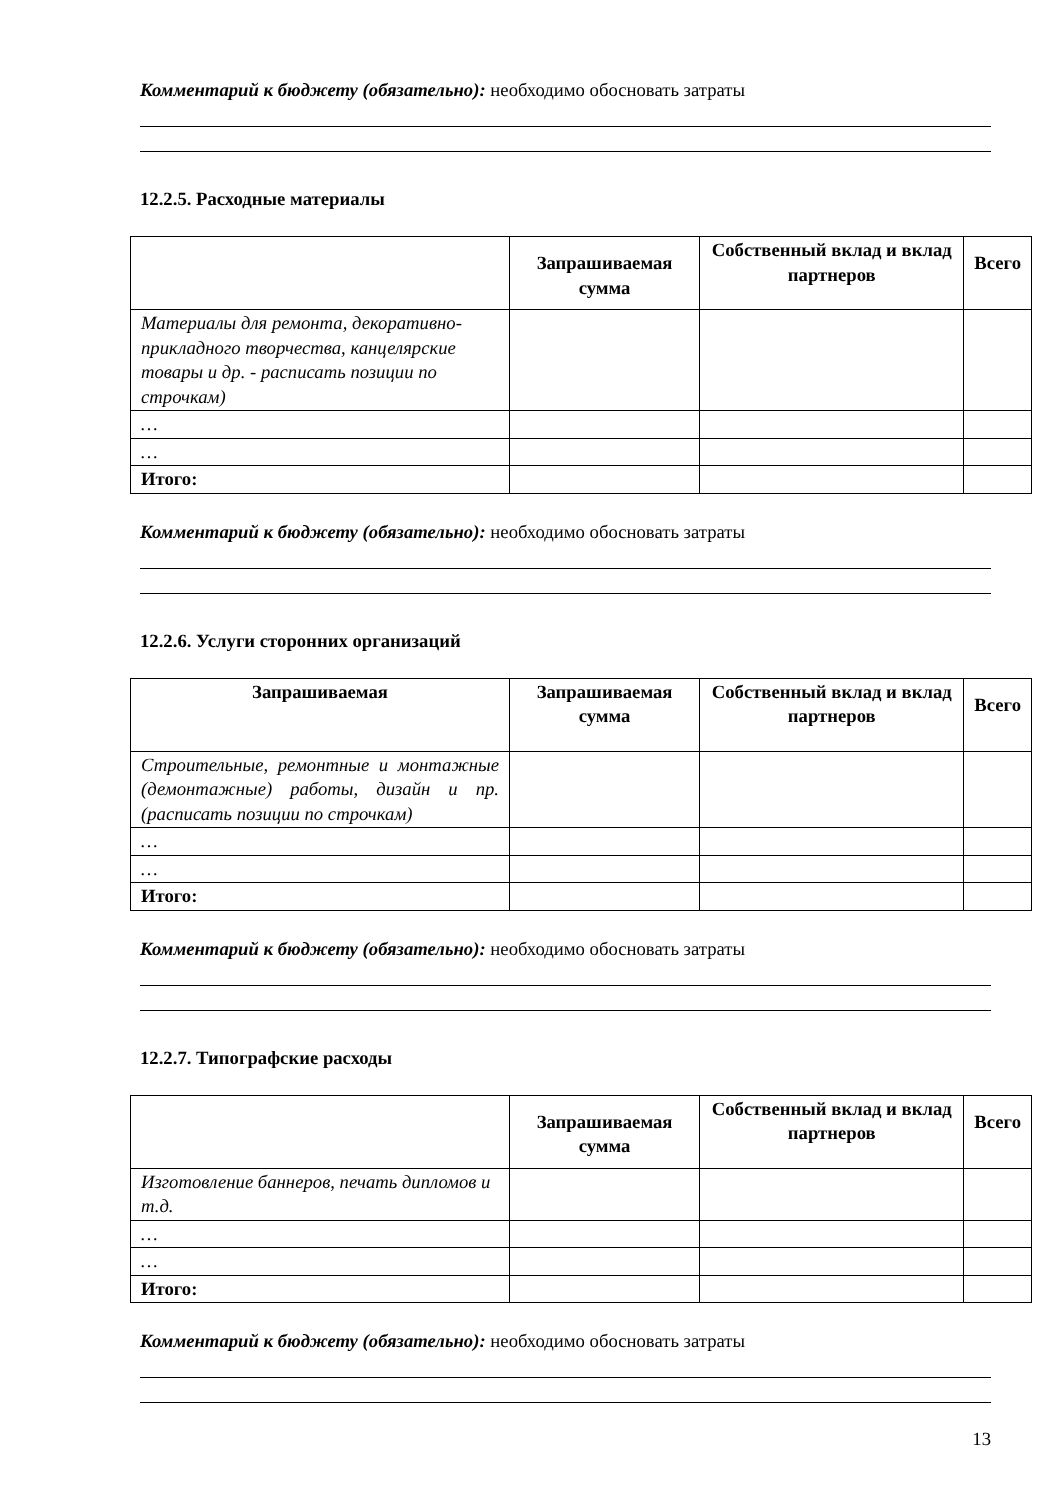Комментарий к бюджету (обязательно): необходимо обосновать затраты
12.2.5. Расходные материалы
| | Запрашиваемая сумма | Собственный вклад и вклад партнеров | Всего |
| --- | --- | --- | --- |
| Материалы для ремонта, декоративно-прикладного творчества, канцелярские товары и др. - расписать позиции по строчкам) | | | |
| … | | | |
| … | | | |
| Итого: | | | |
Комментарий к бюджету (обязательно): необходимо обосновать затраты
12.2.6. Услуги сторонних организаций
| Запрашиваемая | Запрашиваемая сумма | Собственный вклад и вклад партнеров | Всего |
| --- | --- | --- | --- |
| Строительные, ремонтные и монтажные (демонтажные) работы, дизайн и пр. (расписать позиции по строчкам) | | | |
| … | | | |
| … | | | |
| Итого: | | | |
Комментарий к бюджету (обязательно): необходимо обосновать затраты
12.2.7. Типографские расходы
| | Запрашиваемая сумма | Собственный вклад и вклад партнеров | Всего |
| --- | --- | --- | --- |
| Изготовление баннеров, печать дипломов и т.д. | | | |
| … | | | |
| … | | | |
| Итого: | | | |
Комментарий к бюджету (обязательно): необходимо обосновать затраты
13